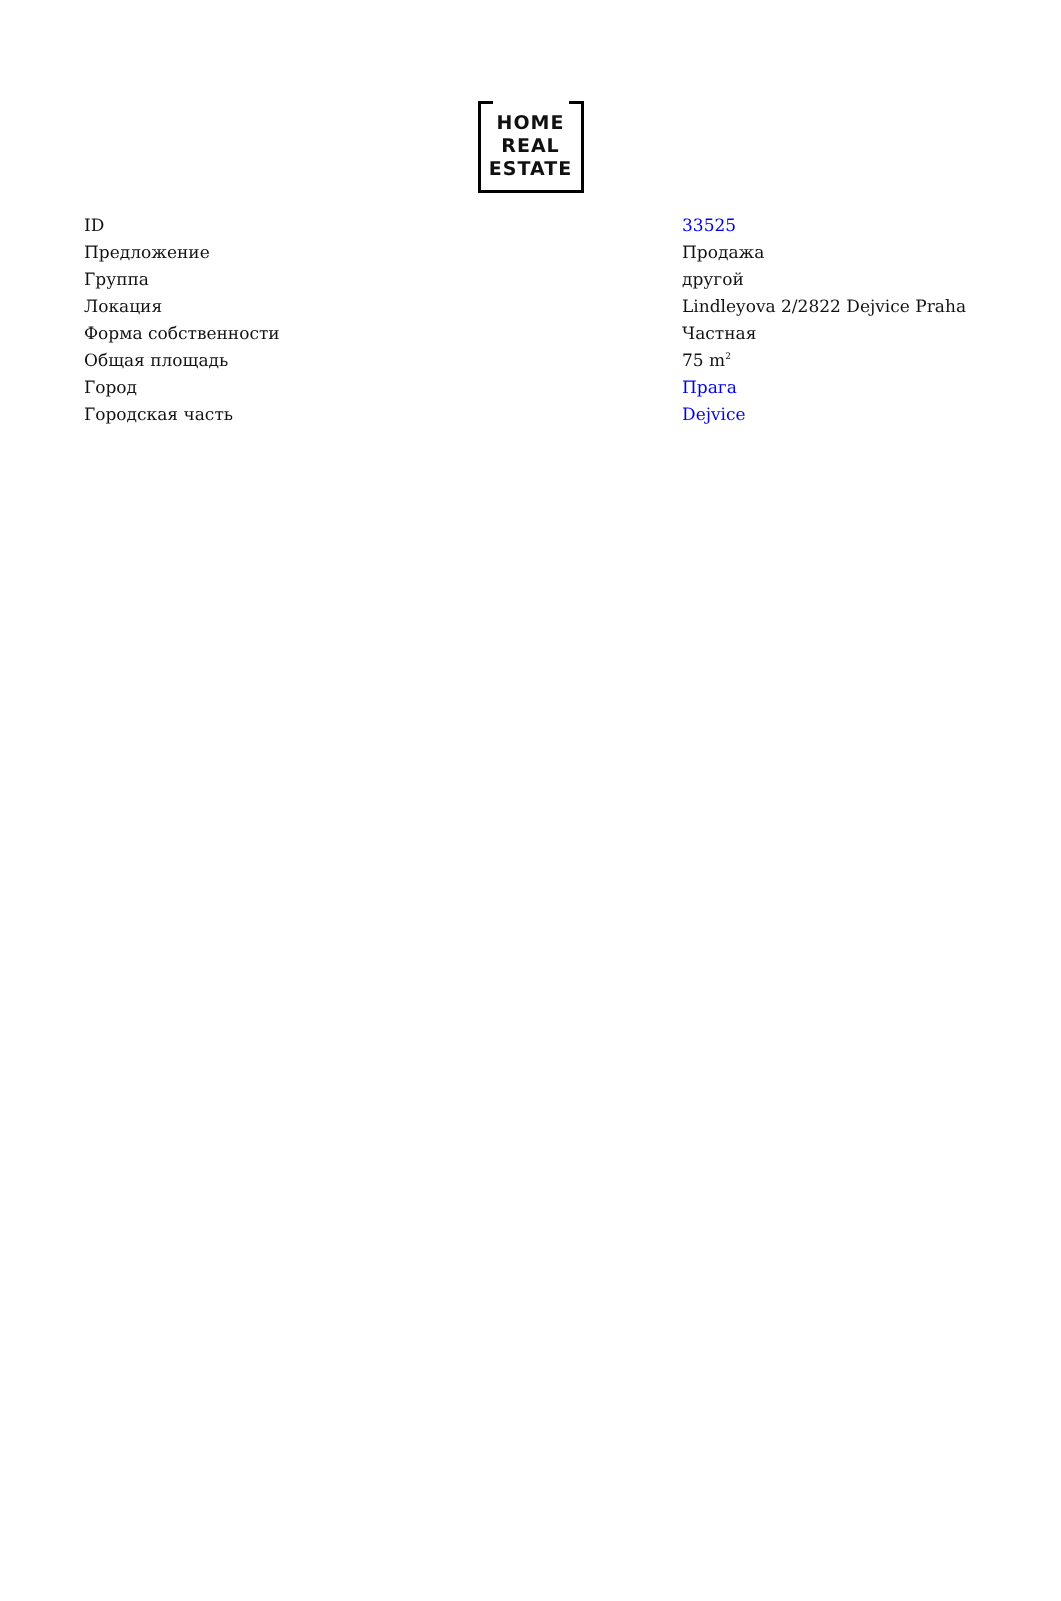HOME
REAL
ESTATE
| ID | 33525 |
| Предложение | Продажа |
| Группа | другой |
| Локация | Lindleyova 2/2822 Dejvice Praha |
| Форма собственности | Частная |
| Общая площадь | 75 m<sup>2</sup> |
| Город | Прага |
| Городская часть | Dejvice |